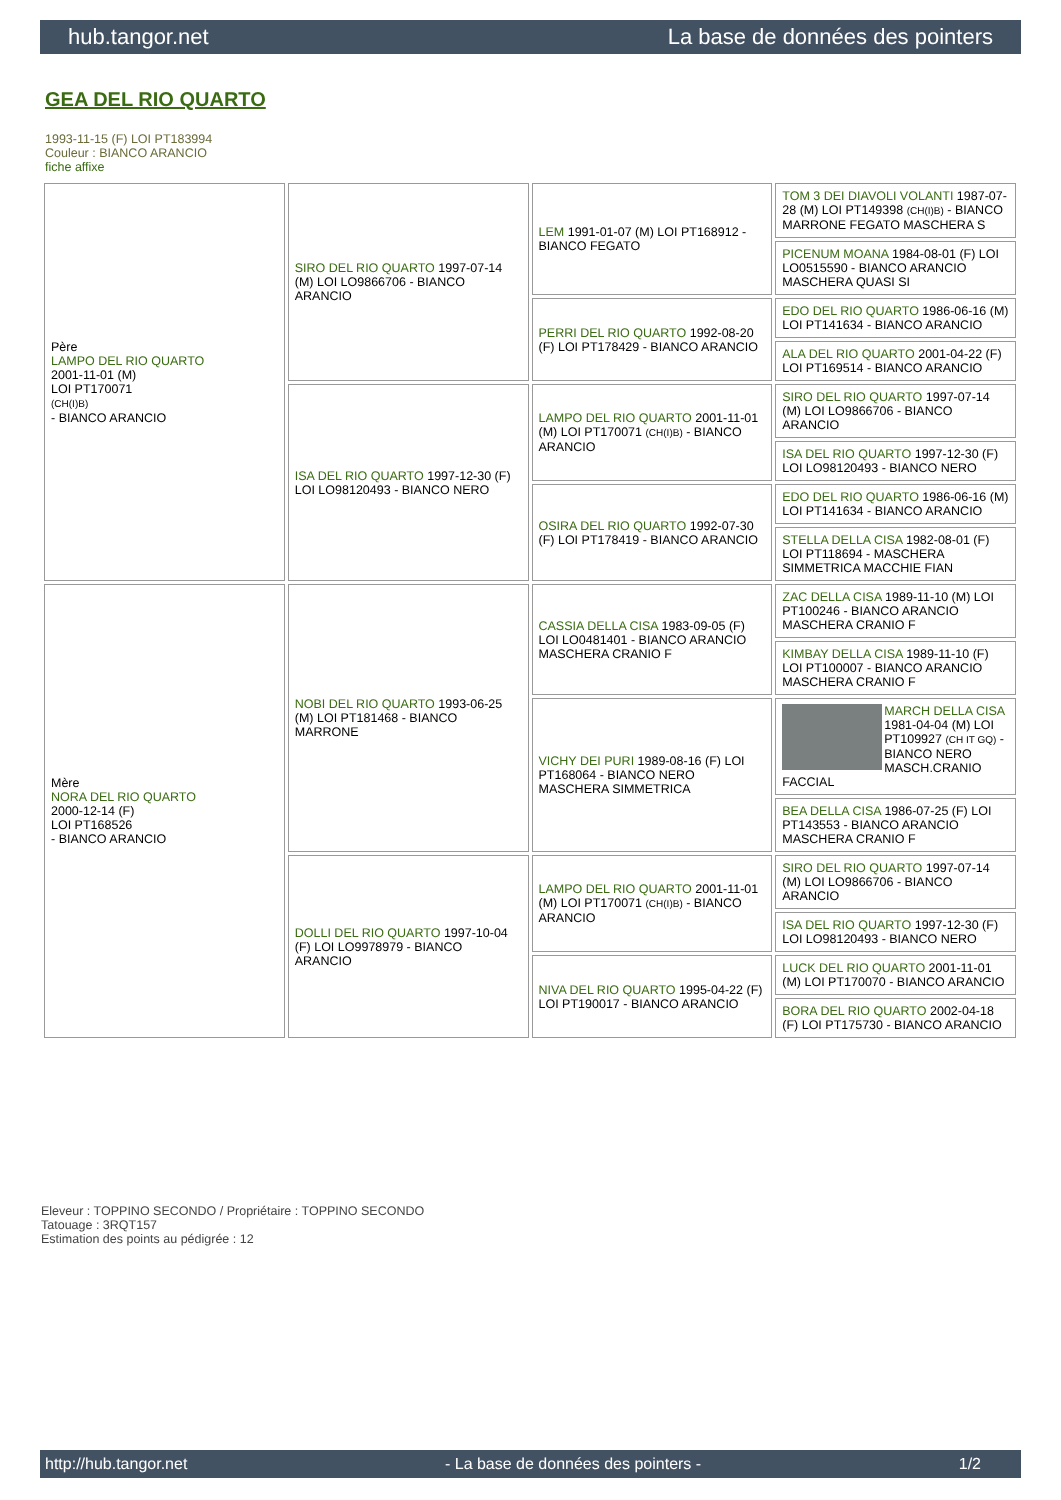hub.tangor.net La base de données des pointers
GEA DEL RIO QUARTO
1993-11-15 (F) LOI PT183994
Couleur : BIANCO ARANCIO
fiche affixe
| Père LAMPO DEL RIO QUARTO 2001-11-01 (M) LOI PT170071 (CH(I)B) - BIANCO ARANCIO | SIRO DEL RIO QUARTO 1997-07-14 (M) LOI LO9866706 - BIANCO ARANCIO | LEM 1991-01-07 (M) LOI PT168912 - BIANCO FEGATO | TOM 3 DEI DIAVOLI VOLANTI 1987-07-28 (M) LOI PT149398 (CH(I)B) - BIANCO MARRONE FEGATO MASCHERA S |
| | | | PICENUM MOANA 1984-08-01 (F) LOI LO0515590 - BIANCO ARANCIO MASCHERA QUASI SI |
| | | PERRI DEL RIO QUARTO 1992-08-20 (F) LOI PT178429 - BIANCO ARANCIO | EDO DEL RIO QUARTO 1986-06-16 (M) LOI PT141634 - BIANCO ARANCIO |
| | | | ALA DEL RIO QUARTO 2001-04-22 (F) LOI PT169514 - BIANCO ARANCIO |
| | ISA DEL RIO QUARTO 1997-12-30 (F) LOI LO98120493 - BIANCO NERO | LAMPO DEL RIO QUARTO 2001-11-01 (M) LOI PT170071 (CH(I)B) - BIANCO ARANCIO | SIRO DEL RIO QUARTO 1997-07-14 (M) LOI LO9866706 - BIANCO ARANCIO |
| | | | ISA DEL RIO QUARTO 1997-12-30 (F) LOI LO98120493 - BIANCO NERO |
| | | OSIRA DEL RIO QUARTO 1992-07-30 (F) LOI PT178419 - BIANCO ARANCIO | EDO DEL RIO QUARTO 1986-06-16 (M) LOI PT141634 - BIANCO ARANCIO |
| | | | STELLA DELLA CISA 1982-08-01 (F) LOI PT118694 - MASCHERA SIMMETRICA MACCHIE FIAN |
| Mère NORA DEL RIO QUARTO 2000-12-14 (F) LOI PT168526 - BIANCO ARANCIO | NOBI DEL RIO QUARTO 1993-06-25 (M) LOI PT181468 - BIANCO MARRONE | CASSIA DELLA CISA 1983-09-05 (F) LOI LO0481401 - BIANCO ARANCIO MASCHERA CRANIO F | ZAC DELLA CISA 1989-11-10 (M) LOI PT100246 - BIANCO ARANCIO MASCHERA CRANIO F |
| | | | KIMBAY DELLA CISA 1989-11-10 (F) LOI PT100007 - BIANCO ARANCIO MASCHERA CRANIO F |
| | | VICHY DEI PURI 1989-08-16 (F) LOI PT168064 - BIANCO NERO MASCHERA SIMMETRICA | MARCH DELLA CISA 1981-04-04 (M) LOI PT109927 (CH IT GQ) - BIANCO NERO MASCH.CRANIO FACCIAL |
| | | | BEA DELLA CISA 1986-07-25 (F) LOI PT143553 - BIANCO ARANCIO MASCHERA CRANIO F |
| | DOLLI DEL RIO QUARTO 1997-10-04 (F) LOI LO9978979 - BIANCO ARANCIO | LAMPO DEL RIO QUARTO 2001-11-01 (M) LOI PT170071 (CH(I)B) - BIANCO ARANCIO | SIRO DEL RIO QUARTO 1997-07-14 (M) LOI LO9866706 - BIANCO ARANCIO |
| | | | ISA DEL RIO QUARTO 1997-12-30 (F) LOI LO98120493 - BIANCO NERO |
| | | NIVA DEL RIO QUARTO 1995-04-22 (F) LOI PT190017 - BIANCO ARANCIO | LUCK DEL RIO QUARTO 2001-11-01 (M) LOI PT170070 - BIANCO ARANCIO |
| | | | BORA DEL RIO QUARTO 2002-04-18 (F) LOI PT175730 - BIANCO ARANCIO |
Eleveur : TOPPINO SECONDO / Propriétaire : TOPPINO SECONDO
Tatouage : 3RQT157
Estimation des points au pédigrée : 12
http://hub.tangor.net - La base de données des pointers - 1/2